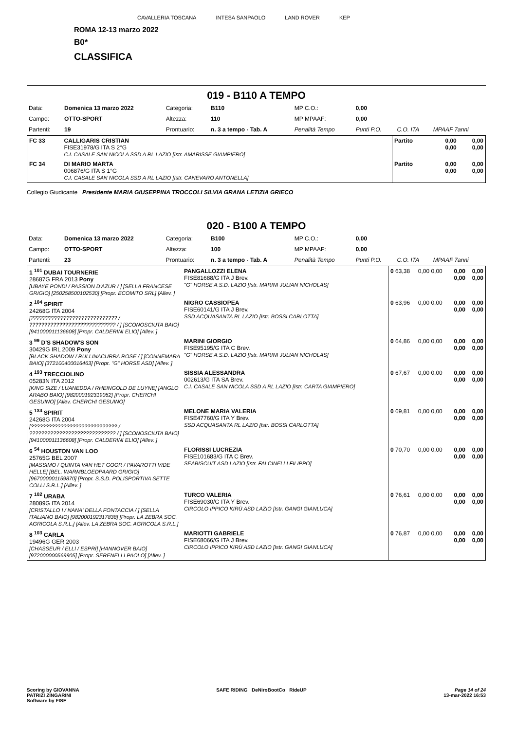CAVALLERIA TOSCANA INTESA SANPAOLO LAND ROVER KEP
ROMA 12-13 marzo 2022
B0*
CLASSIFICA
019 - B110 A TEMPO
| Data: | Domenica 13 marzo 2022 | Categoria: | B110 | MP C.O.: | 0,00 | | |
| Campo: | OTTO-SPORT | Altezza: | 110 | MP MPAAF: | 0,00 | | |
| Partenti: | 19 | Prontuario: | n. 3 a tempo - Tab. A | Penalità Tempo | Punti P.O. | C.O. ITA | MPAAF 7anni |
| FC 33 | CALLIGARIS CRISTIAN FISE31978/G ITA S 2°G C.I. CASALE SAN NICOLA SSD A RL LAZIO [Istr. AMARISSE GIAMPIERO] | Partito | 0,00 0,00 | 0,00 0,00 |
| FC 34 | DI MARIO MARTA 006876/G ITA S 1°G C.I. CASALE SAN NICOLA SSD A RL LAZIO [Istr. CANEVARO ANTONELLA] | Partito | 0,00 0,00 | 0,00 0,00 |
Collegio Giudicante Presidente MARIA GIUSEPPINA TROCCOLI SILVIA GRANA LETIZIA GRIECO
020 - B100 A TEMPO
| Data: | Domenica 13 marzo 2022 | Categoria: | B100 | MP C.O.: | 0,00 | | |
| Campo: | OTTO-SPORT | Altezza: | 100 | MP MPAAF: | 0,00 | | |
| Partenti: | 23 | Prontuario: | n. 3 a tempo - Tab. A | Penalità Tempo | Punti P.O. | C.O. ITA | MPAAF 7anni |
| 1 <sup>101</sup> DUBAI TOURNERIE 28687G FRA 2013 Pony [UBAYE PONDI / PASSION D'AZUR / ] [SELLA FRANCESE GRIGIO] [250258500102530] [Propr. ECOMITO SRL] [Allev. ] | PANGALLOZZI ELENA FISE81688/G ITA J Brev. "G" HORSE A.S.D. LAZIO [Istr. MARINI JULIAN NICHOLAS] | 0 63,38 | 0,00 0,00 | 0,00 0,00 | 0,00 0,00 |
| 2 <sup>104</sup> SPIRIT 24268G ITA 2004 [????????????????????????????? / ????????????????????????????? / ] [SCONOSCIUTA BAIO] [941000011136608] [Propr. CALDERINI ELIO] [Allev. ] | NIGRO CASSIOPEA FISE60141/G ITA J Brev. SSD ACQUASANTA RL LAZIO [Istr. BOSSI CARLOTTA] | 0 63,96 | 0,00 0,00 | 0,00 0,00 | 0,00 0,00 |
| 3 <sup>99</sup> D'S SHADOW'S SON 30429G IRL 2009 Pony [BLACK SHADOW / RULLINACURRA ROSE / ] [CONNEMARA BAIO] [372100400016463] [Propr. "G" HORSE ASD] [Allev. ] | MARINI GIORGIO FISE95195/G ITA C Brev. "G" HORSE A.S.D. LAZIO [Istr. MARINI JULIAN NICHOLAS] | 0 64,86 | 0,00 0,00 | 0,00 0,00 | 0,00 0,00 |
| 4 <sup>193</sup> TRECCIOLINO 05283N ITA 2012 [KING SIZE / LUANEDDA / RHEINGOLD DE LUYNE] [ANGLO ARABO BAIO] [982000192319062] [Propr. CHERCHI GESUINO] [Allev. CHERCHI GESUINO] | SISSIA ALESSANDRA 002613/G ITA SA Brev. C.I. CASALE SAN NICOLA SSD A RL LAZIO [Istr. CARTA GIAMPIERO] | 0 67,67 | 0,00 0,00 | 0,00 0,00 | 0,00 0,00 |
| 5 <sup>134</sup> SPIRIT 24268G ITA 2004 [????????????????????????????? / ????????????????????????????? / ] [SCONOSCIUTA BAIO] [941000011136608] [Propr. CALDERINI ELIO] [Allev. ] | MELONE MARIA VALERIA FISE47760/G ITA Y Brev. SSD ACQUASANTA RL LAZIO [Istr. BOSSI CARLOTTA] | 0 69,81 | 0,00 0,00 | 0,00 0,00 | 0,00 0,00 |
| 6 <sup>54</sup> HOUSTON VAN LOO 25765G BEL 2007 [MASSIMO / QUINTA VAN HET GOOR / PAVAROTTI V/DE HELLE] [BEL. WARMBLOEDPAARD GRIGIO] [967000001159870] [Propr. S.S.D. POLISPORTIVA SETTE COLLI S.R.L.] [Allev. ] | FLORISSI LUCREZIA FISE101683/G ITA C Brev. SEABISCUIT ASD LAZIO [Istr. FALCINELLI FILIPPO] | 0 70,70 | 0,00 0,00 | 0,00 0,00 | 0,00 0,00 |
| 7 <sup>102</sup> URABA 28089G ITA 2014 [CRISTALLO I / NANA' DELLA FONTACCIA / ] [SELLA ITALIANO BAIO] [982000192317838] [Propr. LA ZEBRA SOC. AGRICOLA S.R.L.] [Allev. LA ZEBRA SOC. AGRICOLA S.R.L.] | TURCO VALERIA FISE69030/G ITA Y Brev. CIRCOLO IPPICO KIRÙ ASD LAZIO [Istr. GANGI GIANLUCA] | 0 76,61 | 0,00 0,00 | 0,00 0,00 | 0,00 0,00 |
| 8 <sup>103</sup> CARLA 19496G GER 2003 [CHASSEUR / ELLI / ESPRÌ] [HANNOVER BAIO] [972000000569905] [Propr. SERENELLI PAOLO] [Allev. ] | MARIOTTI GABRIELE FISE68066/G ITA J Brev. CIRCOLO IPPICO KIRÙ ASD LAZIO [Istr. GANGI GIANLUCA] | 0 76,87 | 0,00 0,00 | 0,00 0,00 | 0,00 0,00 |
Scoring by GIOVANNA
PATRIZI ZINGARINI
Software by FISE
SAFE RIDING DeNiroBootCo RideUP
Page 14 of 24
13-mar-2022 16:53